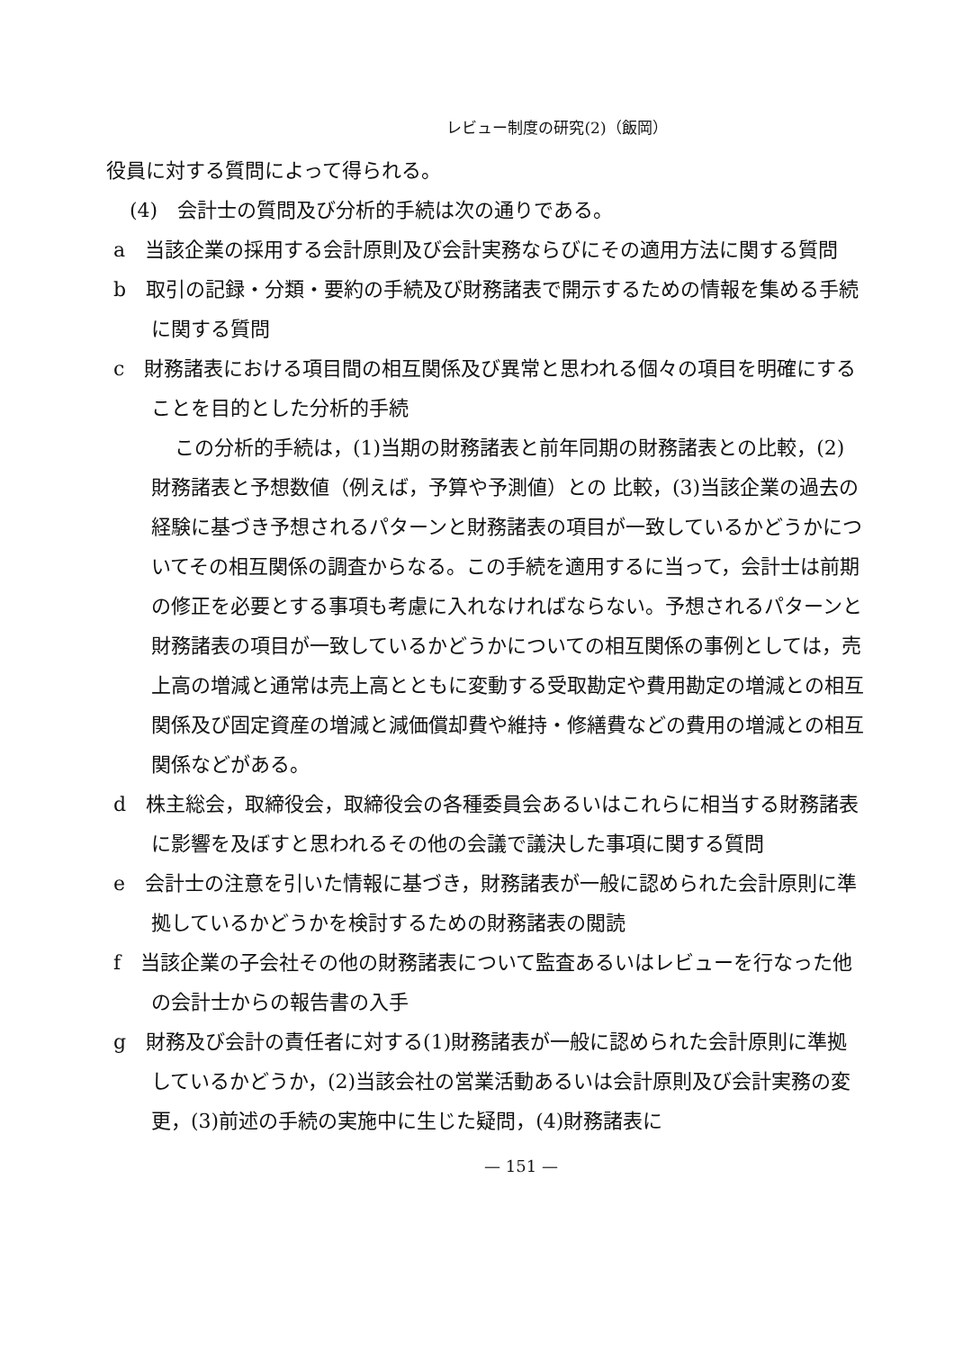レビュー制度の研究(2)（飯岡）
役員に対する質問によって得られる。
(4)　会計士の質問及び分析的手続は次の通りである。
a　当該企業の採用する会計原則及び会計実務ならびにその適用方法に関する質問
b　取引の記録・分類・要約の手続及び財務諸表で開示するための情報を集める手続に関する質問
c　財務諸表における項目間の相互関係及び異常と思われる個々の項目を明確にすることを目的とした分析的手続
この分析的手続は，(1)当期の財務諸表と前年同期の財務諸表との比較，(2)財務諸表と予想数値（例えば，予算や予測値）との 比較，(3)当該企業の過去の経験に基づき予想されるパターンと財務諸表の項目が一致しているかどうかについてその相互関係の調査からなる。この手続を適用するに当って，会計士は前期の修正を必要とする事項も考慮に入れなければならない。予想されるパターンと財務諸表の項目が一致しているかどうかについての相互関係の事例としては，売上高の増減と通常は売上高とともに変動する受取勘定や費用勘定の増減との相互関係及び固定資産の増減と減価償却費や維持・修繕費などの費用の増減との相互関係などがある。
d　株主総会，取締役会，取締役会の各種委員会あるいはこれらに相当する財務諸表に影響を及ぼすと思われるその他の会議で議決した事項に関する質問
e　会計士の注意を引いた情報に基づき，財務諸表が一般に認められた会計原則に準拠しているかどうかを検討するための財務諸表の閲読
f　当該企業の子会社その他の財務諸表について監査あるいはレビューを行なった他の会計士からの報告書の入手
g　財務及び会計の責任者に対する(1)財務諸表が一般に認められた会計原則に準拠しているかどうか，(2)当該会社の営業活動あるいは会計原則及び会計実務の変更，(3)前述の手続の実施中に生じた疑問，(4)財務諸表に
— 151 —